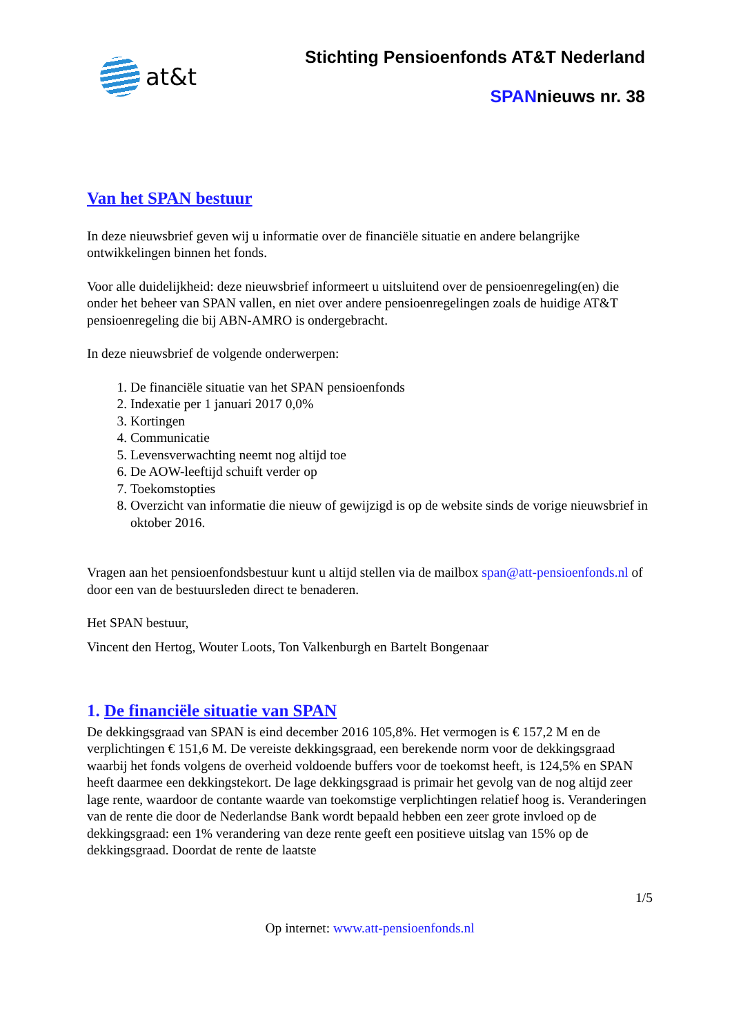at&t
Stichting Pensioenfonds AT&T Nederland
SPANnieuws nr. 38
Van het SPAN bestuur
In deze nieuwsbrief geven wij u informatie over de financiële situatie en andere belangrijke ontwikkelingen binnen het fonds.
Voor alle duidelijkheid: deze nieuwsbrief informeert u uitsluitend over de pensioenregeling(en) die onder het beheer van SPAN vallen, en niet over andere pensioenregelingen zoals de huidige AT&T pensioenregeling die bij ABN-AMRO is ondergebracht.
In deze nieuwsbrief de volgende onderwerpen:
1. De financiële situatie van het SPAN pensioenfonds
2. Indexatie per 1 januari 2017 0,0%
3. Kortingen
4. Communicatie
5. Levensverwachting neemt nog altijd toe
6. De AOW-leeftijd schuift verder op
7. Toekomstopties
8. Overzicht van informatie die nieuw of gewijzigd is op de website sinds de vorige nieuwsbrief in oktober 2016.
Vragen aan het pensioenfondsbestuur kunt u altijd stellen via de mailbox span@att-pensioenfonds.nl of door een van de bestuursleden direct te benaderen.
Het SPAN bestuur,
Vincent den Hertog, Wouter Loots, Ton Valkenburgh en Bartelt Bongenaar
1. De financiële situatie van SPAN
De dekkingsgraad van SPAN is eind december 2016 105,8%. Het vermogen is € 157,2 M en de verplichtingen € 151,6 M. De vereiste dekkingsgraad, een berekende norm voor de dekkingsgraad waarbij het fonds volgens de overheid voldoende buffers voor de toekomst heeft, is 124,5% en SPAN heeft daarmee een dekkingstekort. De lage dekkingsgraad is primair het gevolg van de nog altijd zeer lage rente, waardoor de contante waarde van toekomstige verplichtingen relatief hoog is. Veranderingen van de rente die door de Nederlandse Bank wordt bepaald hebben een zeer grote invloed op de dekkingsgraad: een 1% verandering van deze rente geeft een positieve uitslag van 15% op de dekkingsgraad. Doordat de rente de laatste
1/5
Op internet: www.att-pensioenfonds.nl